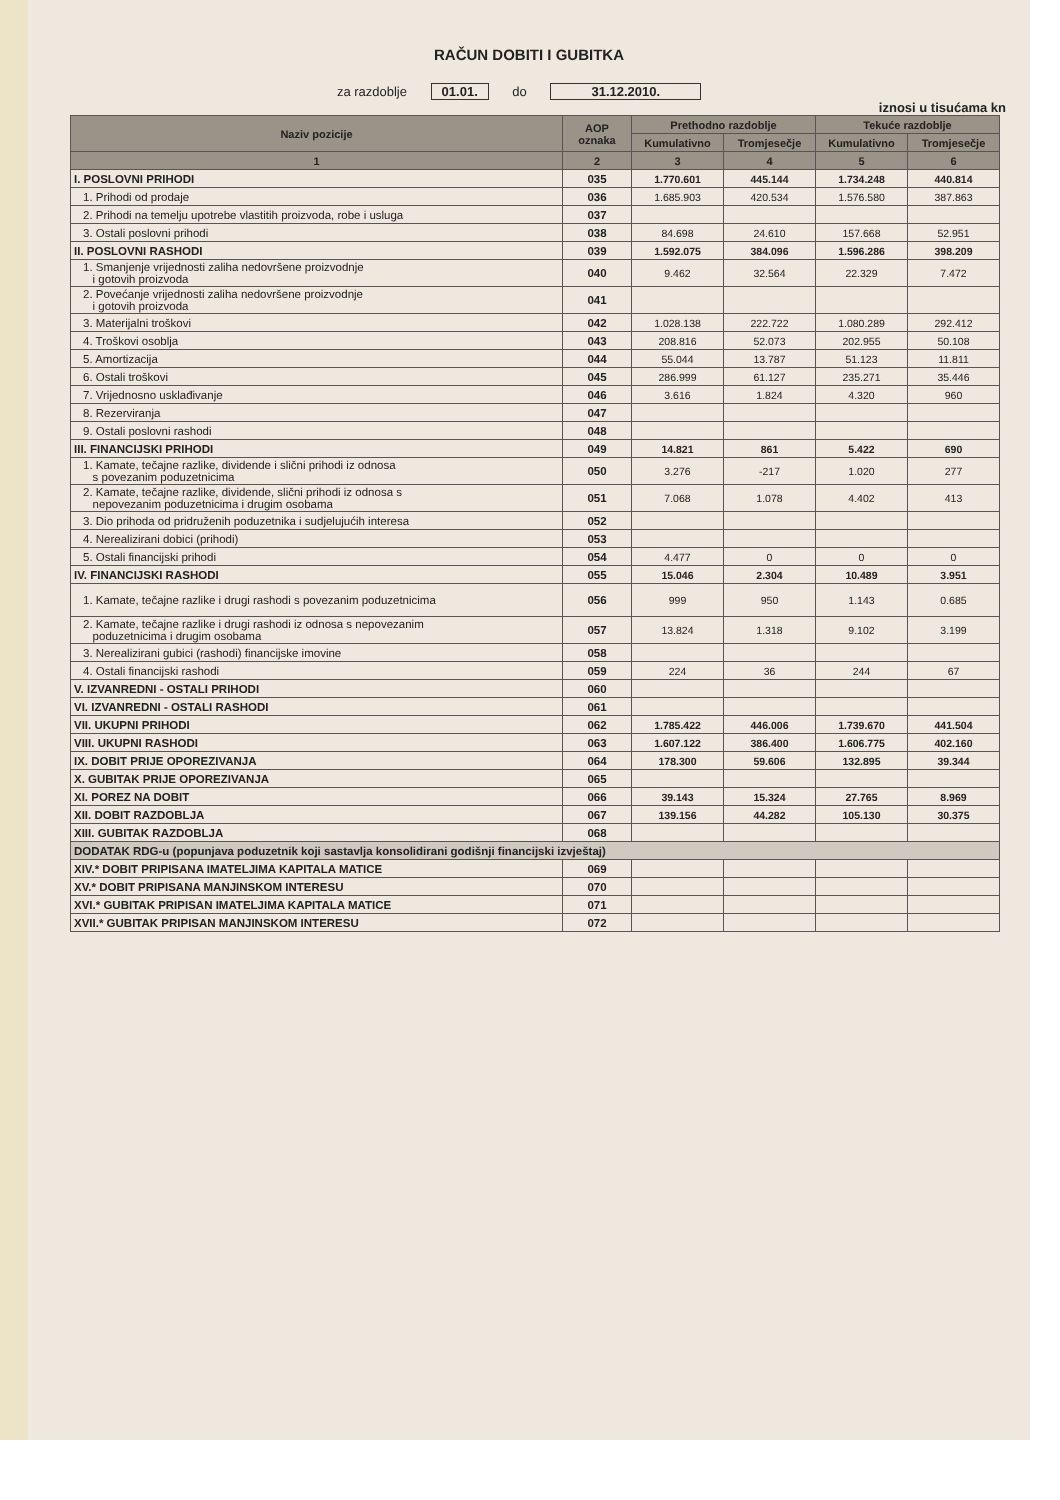RAČUN DOBITI I GUBITKA
za razdoblje 01.01. do 31.12.2010.
iznosi u tisućama kn
| Naziv pozicije | AOP oznaka | Prethodno razdoblje | | Tekuće razdoblje | |
| --- | --- | --- | --- | --- | --- |
| | | Kumulativno | Tromjesečje | Kumulativno | Tromjesečje |
| 1 | 2 | 3 | 4 | 5 | 6 |
| I. POSLOVNI PRIHODI | 035 | 1.770.601 | 445.144 | 1.734.248 | 440.814 |
| 1. Prihodi od prodaje | 036 | 1.685.903 | 420.534 | 1.576.580 | 387.863 |
| 2. Prihodi na temelju upotrebe vlastitih proizvoda, robe i usluga | 037 | | | | |
| 3. Ostali poslovni prihodi | 038 | 84.698 | 24.610 | 157.668 | 52.951 |
| II. POSLOVNI RASHODI | 039 | 1.592.075 | 384.096 | 1.596.286 | 398.209 |
| 1. Smanjenje vrijednosti zaliha nedovršene proizvodnje i gotovih proizvoda | 040 | 9.462 | 32.564 | 22.329 | 7.472 |
| 2. Povećanje vrijednosti zaliha nedovršene proizvodnje i gotovih proizvoda | 041 | | | | |
| 3. Materijalni troškovi | 042 | 1.028.138 | 222.722 | 1.080.289 | 292.412 |
| 4. Troškovi osoblja | 043 | 208.816 | 52.073 | 202.955 | 50.108 |
| 5. Amortizacija | 044 | 55.044 | 13.787 | 51.123 | 11.811 |
| 6. Ostali troškovi | 045 | 286.999 | 61.127 | 235.271 | 35.446 |
| 7. Vrijednosno usklađivanje | 046 | 3.616 | 1.824 | 4.320 | 960 |
| 8. Rezerviranja | 047 | | | | |
| 9. Ostali poslovni rashodi | 048 | | | | |
| III. FINANCIJSKI PRIHODI | 049 | 14.821 | 861 | 5.422 | 690 |
| 1. Kamate, tečajne razlike, dividende i slični prihodi iz odnosa s povezanim poduzetnicima | 050 | 3.276 | -217 | 1.020 | 277 |
| 2. Kamate, tečajne razlike, dividende, slični prihodi iz odnosa s nepovezanim poduzetnicima i drugim osobama | 051 | 7.068 | 1.078 | 4.402 | 413 |
| 3. Dio prihoda od pridruženih poduzetnika i sudjelujućih interesa | 052 | | | | |
| 4. Nerealizirani dobici (prihodi) | 053 | | | | |
| 5. Ostali financijski prihodi | 054 | 4.477 | 0 | 0 | 0 |
| IV. FINANCIJSKI RASHODI | 055 | 15.046 | 2.304 | 10.489 | 3.951 |
| 1. Kamate, tečajne razlike i drugi rashodi s povezanim poduzetnicima | 056 | 999 | 950 | 1.143 | 0.685 |
| 2. Kamate, tečajne razlike i drugi rashodi iz odnosa s nepovezanim poduzetnicima i drugim osobama | 057 | 13.824 | 1.318 | 9.102 | 3.199 |
| 3. Nerealizirani gubici (rashodi) financijske imovine | 058 | | | | |
| 4. Ostali financijski rashodi | 059 | 224 | 36 | 244 | 67 |
| V. IZVANREDNI - OSTALI PRIHODI | 060 | | | | |
| VI. IZVANREDNI - OSTALI RASHODI | 061 | | | | |
| VII. UKUPNI PRIHODI | 062 | 1.785.422 | 446.006 | 1.739.670 | 441.504 |
| VIII. UKUPNI RASHODI | 063 | 1.607.122 | 386.400 | 1.606.775 | 402.160 |
| IX. DOBIT PRIJE OPOREZIVANJA | 064 | 178.300 | 59.606 | 132.895 | 39.344 |
| X. GUBITAK PRIJE OPOREZIVANJA | 065 | | | | |
| XI. POREZ NA DOBIT | 066 | 39.143 | 15.324 | 27.765 | 8.969 |
| XII. DOBIT RAZDOBLJA | 067 | 139.156 | 44.282 | 105.130 | 30.375 |
| XIII. GUBITAK RAZDOBLJA | 068 | | | | |
| DODATAK RDG-u (popunjava poduzetnik koji sastavlja konsolidirani godišnji financijski izvještaj) | | | | | |
| XIV.* DOBIT PRIPISANA IMATELJIMA KAPITALA MATICE | 069 | | | | |
| XV.* DOBIT PRIPISANA MANJINSKOM INTERESU | 070 | | | | |
| XVI.* GUBITAK PRIPISAN IMATELJIMA KAPITALA MATICE | 071 | | | | |
| XVII.* GUBITAK PRIPISAN MANJINSKOM INTERESU | 072 | | | | |